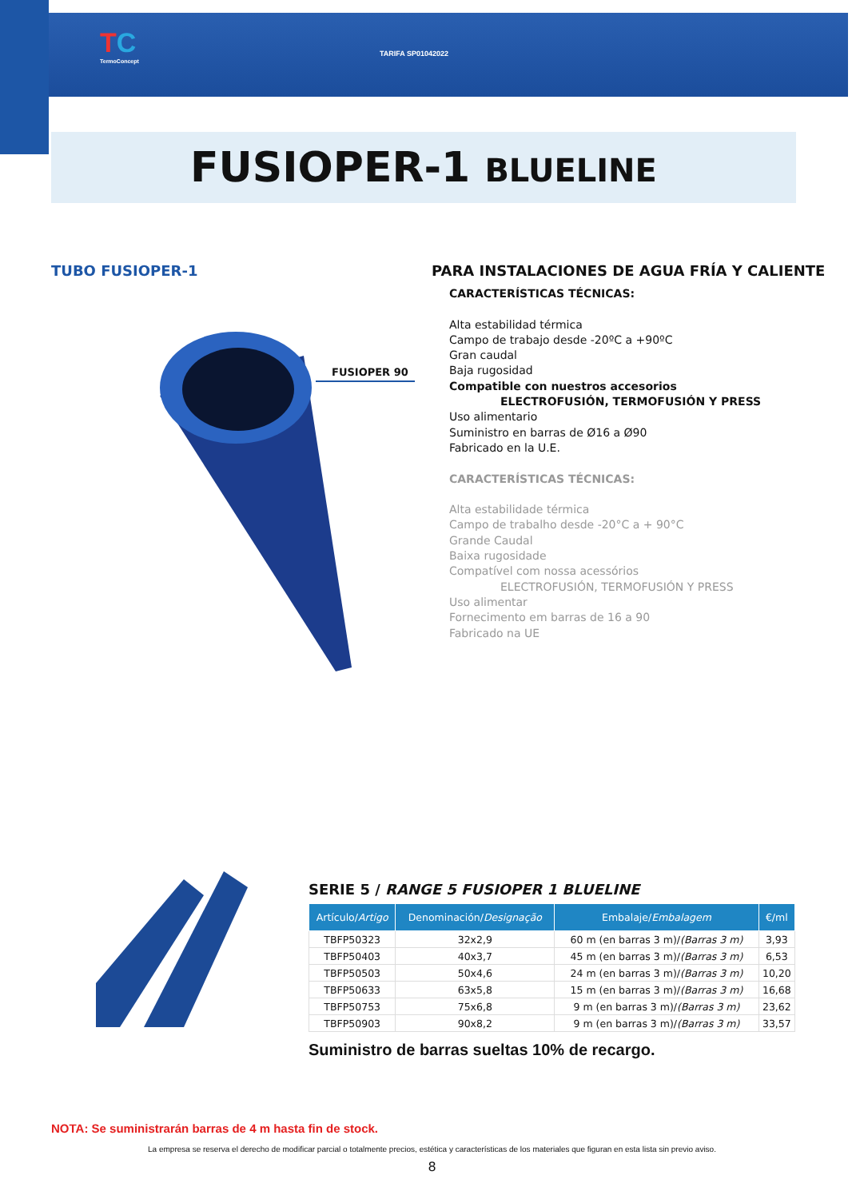TC
TermoConcept
TARIFA SP01042022
FUSIOPER-1 BLUELINE
TUBO FUSIOPER-1
PARA INSTALACIONES DE AGUA FRÍA Y CALIENTE
FUSIOPER 90
CARACTERÍSTICAS TÉCNICAS:
Alta estabilidad térmica
Campo de trabajo desde -20ºC a +90ºC
Gran caudal
Baja rugosidad
Compatible con nuestros accesorios
ELECTROFUSIÓN, TERMOFUSIÓN Y PRESS
Uso alimentario
Suministro en barras de Ø16 a Ø90
Fabricado en la U.E.
CARACTERÍSTICAS TÉCNICAS:
Alta estabilidade térmica
Campo de trabalho desde -20°C a + 90°C
Grande Caudal
Baixa rugosidade
Compatível com nossa acessórios
ELECTROFUSIÓN, TERMOFUSIÓN Y PRESS
Uso alimentar
Fornecimento em barras de 16 a 90
Fabricado na UE
SERIE 5 / RANGE 5 FUSIOPER 1 BLUELINE
| Artículo/ Artigo | Denominación/ Designação | Embalaje/ Embalagem | €/ml |
| --- | --- | --- | --- |
| TBFP50323 | 32x2,9 | 60 m (en barras 3 m)/ (Barras 3 m) | 3,93 |
| TBFP50403 | 40x3,7 | 45 m (en barras 3 m)/ (Barras 3 m) | 6,53 |
| TBFP50503 | 50x4,6 | 24 m (en barras 3 m)/ (Barras 3 m) | 10,20 |
| TBFP50633 | 63x5,8 | 15 m (en barras 3 m)/ (Barras 3 m) | 16,68 |
| TBFP50753 | 75x6,8 | 9 m (en barras 3 m)/ (Barras 3 m) | 23,62 |
| TBFP50903 | 90x8,2 | 9 m (en barras 3 m)/ (Barras 3 m) | 33,57 |
Suministro de barras sueltas 10% de recargo.
NOTA: Se suministrarán barras de 4 m hasta fin de stock.
La empresa se reserva el derecho de modificar parcial o totalmente precios, estética y características de los materiales que figuran en esta lista sin previo aviso.
8